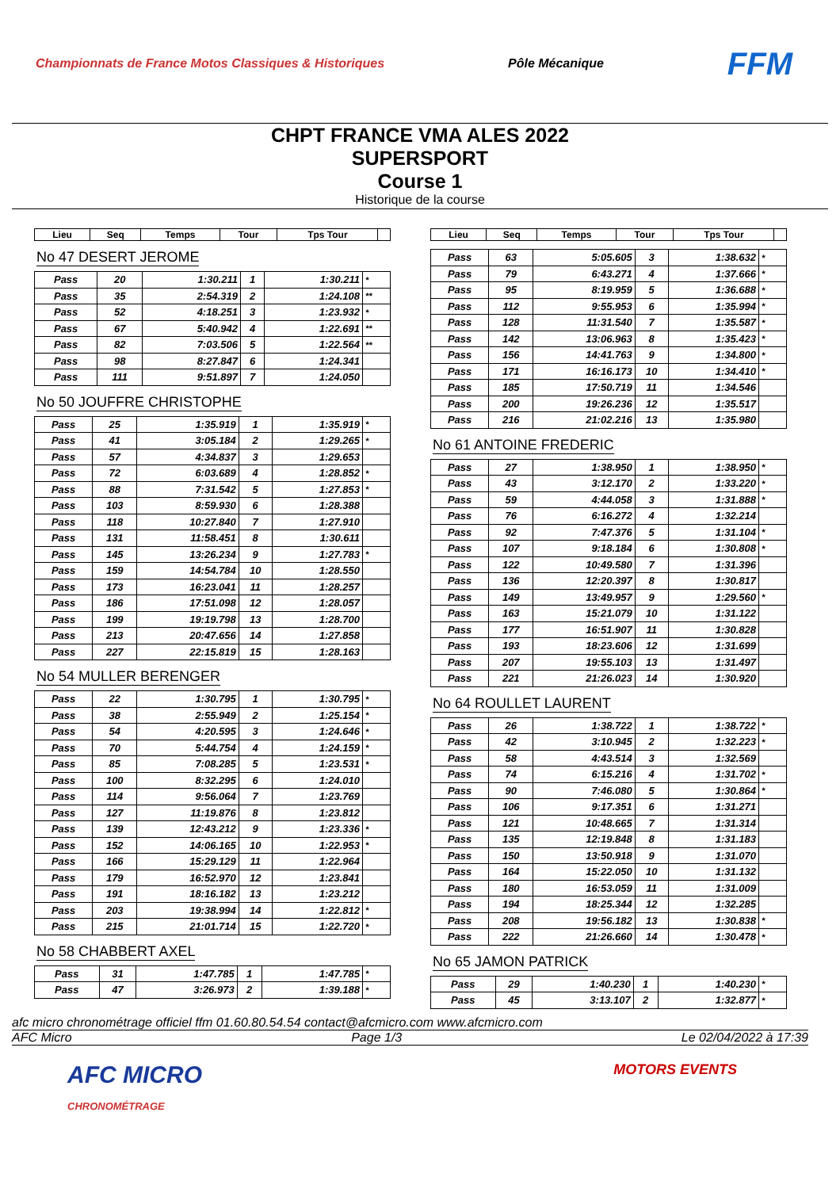Championnats de France Motos Classiques & Historiques Pôle Mécanique FFM
CHPT FRANCE VMA ALES 2022
SUPERSPORT
Course 1
Historique de la course
| Lieu | Seq | Temps | Tour | Tps Tour | |
| --- | --- | --- | --- | --- | --- |
No 47 DESERT JEROME
| Pass | 20 | 1:30.211 | 1 | 1:30.211 | * |
| Pass | 35 | 2:54.319 | 2 | 1:24.108 | ** |
| Pass | 52 | 4:18.251 | 3 | 1:23.932 | * |
| Pass | 67 | 5:40.942 | 4 | 1:22.691 | ** |
| Pass | 82 | 7:03.506 | 5 | 1:22.564 | ** |
| Pass | 98 | 8:27.847 | 6 | 1:24.341 | |
| Pass | 111 | 9:51.897 | 7 | 1:24.050 | |
No 50 JOUFFRE CHRISTOPHE
| Pass | 25 | 1:35.919 | 1 | 1:35.919 | * |
| Pass | 41 | 3:05.184 | 2 | 1:29.265 | * |
| Pass | 57 | 4:34.837 | 3 | 1:29.653 | |
| Pass | 72 | 6:03.689 | 4 | 1:28.852 | * |
| Pass | 88 | 7:31.542 | 5 | 1:27.853 | * |
| Pass | 103 | 8:59.930 | 6 | 1:28.388 | |
| Pass | 118 | 10:27.840 | 7 | 1:27.910 | |
| Pass | 131 | 11:58.451 | 8 | 1:30.611 | |
| Pass | 145 | 13:26.234 | 9 | 1:27.783 | * |
| Pass | 159 | 14:54.784 | 10 | 1:28.550 | |
| Pass | 173 | 16:23.041 | 11 | 1:28.257 | |
| Pass | 186 | 17:51.098 | 12 | 1:28.057 | |
| Pass | 199 | 19:19.798 | 13 | 1:28.700 | |
| Pass | 213 | 20:47.656 | 14 | 1:27.858 | |
| Pass | 227 | 22:15.819 | 15 | 1:28.163 | |
No 54 MULLER BERENGER
| Pass | 22 | 1:30.795 | 1 | 1:30.795 | * |
| Pass | 38 | 2:55.949 | 2 | 1:25.154 | * |
| Pass | 54 | 4:20.595 | 3 | 1:24.646 | * |
| Pass | 70 | 5:44.754 | 4 | 1:24.159 | * |
| Pass | 85 | 7:08.285 | 5 | 1:23.531 | * |
| Pass | 100 | 8:32.295 | 6 | 1:24.010 | |
| Pass | 114 | 9:56.064 | 7 | 1:23.769 | |
| Pass | 127 | 11:19.876 | 8 | 1:23.812 | |
| Pass | 139 | 12:43.212 | 9 | 1:23.336 | * |
| Pass | 152 | 14:06.165 | 10 | 1:22.953 | * |
| Pass | 166 | 15:29.129 | 11 | 1:22.964 | |
| Pass | 179 | 16:52.970 | 12 | 1:23.841 | |
| Pass | 191 | 18:16.182 | 13 | 1:23.212 | |
| Pass | 203 | 19:38.994 | 14 | 1:22.812 | * |
| Pass | 215 | 21:01.714 | 15 | 1:22.720 | * |
No 58 CHABBERT AXEL
| Pass | 31 | 1:47.785 | 1 | 1:47.785 | * |
| Pass | 47 | 3:26.973 | 2 | 1:39.188 | * |
| Lieu | Seq | Temps | Tour | Tps Tour | |
| --- | --- | --- | --- | --- | --- |
| Pass | 63 | 5:05.605 | 3 | 1:38.632 | * |
| Pass | 79 | 6:43.271 | 4 | 1:37.666 | * |
| Pass | 95 | 8:19.959 | 5 | 1:36.688 | * |
| Pass | 112 | 9:55.953 | 6 | 1:35.994 | * |
| Pass | 128 | 11:31.540 | 7 | 1:35.587 | * |
| Pass | 142 | 13:06.963 | 8 | 1:35.423 | * |
| Pass | 156 | 14:41.763 | 9 | 1:34.800 | * |
| Pass | 171 | 16:16.173 | 10 | 1:34.410 | * |
| Pass | 185 | 17:50.719 | 11 | 1:34.546 | |
| Pass | 200 | 19:26.236 | 12 | 1:35.517 | |
| Pass | 216 | 21:02.216 | 13 | 1:35.980 | |
No 61 ANTOINE FREDERIC
| Pass | 27 | 1:38.950 | 1 | 1:38.950 | * |
| Pass | 43 | 3:12.170 | 2 | 1:33.220 | * |
| Pass | 59 | 4:44.058 | 3 | 1:31.888 | * |
| Pass | 76 | 6:16.272 | 4 | 1:32.214 | |
| Pass | 92 | 7:47.376 | 5 | 1:31.104 | * |
| Pass | 107 | 9:18.184 | 6 | 1:30.808 | * |
| Pass | 122 | 10:49.580 | 7 | 1:31.396 | |
| Pass | 136 | 12:20.397 | 8 | 1:30.817 | |
| Pass | 149 | 13:49.957 | 9 | 1:29.560 | * |
| Pass | 163 | 15:21.079 | 10 | 1:31.122 | |
| Pass | 177 | 16:51.907 | 11 | 1:30.828 | |
| Pass | 193 | 18:23.606 | 12 | 1:31.699 | |
| Pass | 207 | 19:55.103 | 13 | 1:31.497 | |
| Pass | 221 | 21:26.023 | 14 | 1:30.920 | |
No 64 ROULLET LAURENT
| Pass | 26 | 1:38.722 | 1 | 1:38.722 | * |
| Pass | 42 | 3:10.945 | 2 | 1:32.223 | * |
| Pass | 58 | 4:43.514 | 3 | 1:32.569 | |
| Pass | 74 | 6:15.216 | 4 | 1:31.702 | * |
| Pass | 90 | 7:46.080 | 5 | 1:30.864 | * |
| Pass | 106 | 9:17.351 | 6 | 1:31.271 | |
| Pass | 121 | 10:48.665 | 7 | 1:31.314 | |
| Pass | 135 | 12:19.848 | 8 | 1:31.183 | |
| Pass | 150 | 13:50.918 | 9 | 1:31.070 | |
| Pass | 164 | 15:22.050 | 10 | 1:31.132 | |
| Pass | 180 | 16:53.059 | 11 | 1:31.009 | |
| Pass | 194 | 18:25.344 | 12 | 1:32.285 | |
| Pass | 208 | 19:56.182 | 13 | 1:30.838 | * |
| Pass | 222 | 21:26.660 | 14 | 1:30.478 | * |
No 65 JAMON PATRICK
| Pass | 29 | 1:40.230 | 1 | 1:40.230 | * |
| Pass | 45 | 3:13.107 | 2 | 1:32.877 | * |
afc micro chronométrage officiel ffm 01.60.80.54.54 contact@afcmicro.com www.afcmicro.com
AFC Micro Page 1/3 Le 02/04/2022 à 17:39
AFC MICRO
CHRONOMÉTRAGE MOTORS EVENTS